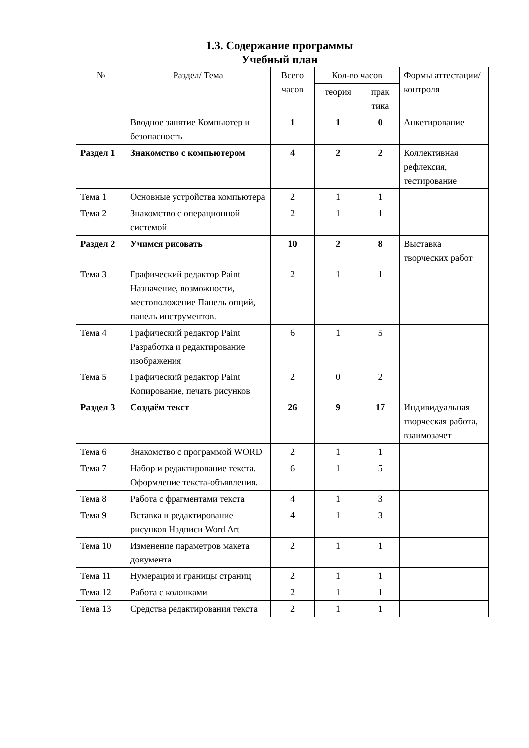1.3. Содержание программы
Учебный план
| № | Раздел/ Тема | Всего часов | Кол-во часов | | Формы аттестации/ контроля |
| --- | --- | --- | --- | --- | --- |
| | | | теория | прак тика | |
| | Вводное занятие Компьютер и безопасность | 1 | 1 | 0 | Анкетирование |
| Раздел 1 | Знакомство с компьютером | 4 | 2 | 2 | Коллективная рефлексия, тестирование |
| Тема 1 | Основные устройства компьютера | 2 | 1 | 1 | |
| Тема 2 | Знакомство с операционной системой | 2 | 1 | 1 | |
| Раздел 2 | Учимся рисовать | 10 | 2 | 8 | Выставка творческих работ |
| Тема 3 | Графический редактор Paint Назначение, возможности, местоположение Панель опций, панель инструментов. | 2 | 1 | 1 | |
| Тема 4 | Графический редактор Paint Разработка и редактирование изображения | 6 | 1 | 5 | |
| Тема 5 | Графический редактор Paint Копирование, печать рисунков | 2 | 0 | 2 | |
| Раздел 3 | Создаём текст | 26 | 9 | 17 | Индивидуальная творческая работа, взаимозачет |
| Тема 6 | Знакомство с программой WORD | 2 | 1 | 1 | |
| Тема 7 | Набор и редактирование текста. Оформление текста-объявления. | 6 | 1 | 5 | |
| Тема 8 | Работа с фрагментами текста | 4 | 1 | 3 | |
| Тема 9 | Вставка и редактирование рисунков Надписи Word Art | 4 | 1 | 3 | |
| Тема 10 | Изменение параметров макета документа | 2 | 1 | 1 | |
| Тема 11 | Нумерация и границы страниц | 2 | 1 | 1 | |
| Тема 12 | Работа с колонками | 2 | 1 | 1 | |
| Тема 13 | Средства редактирования текста | 2 | 1 | 1 | |